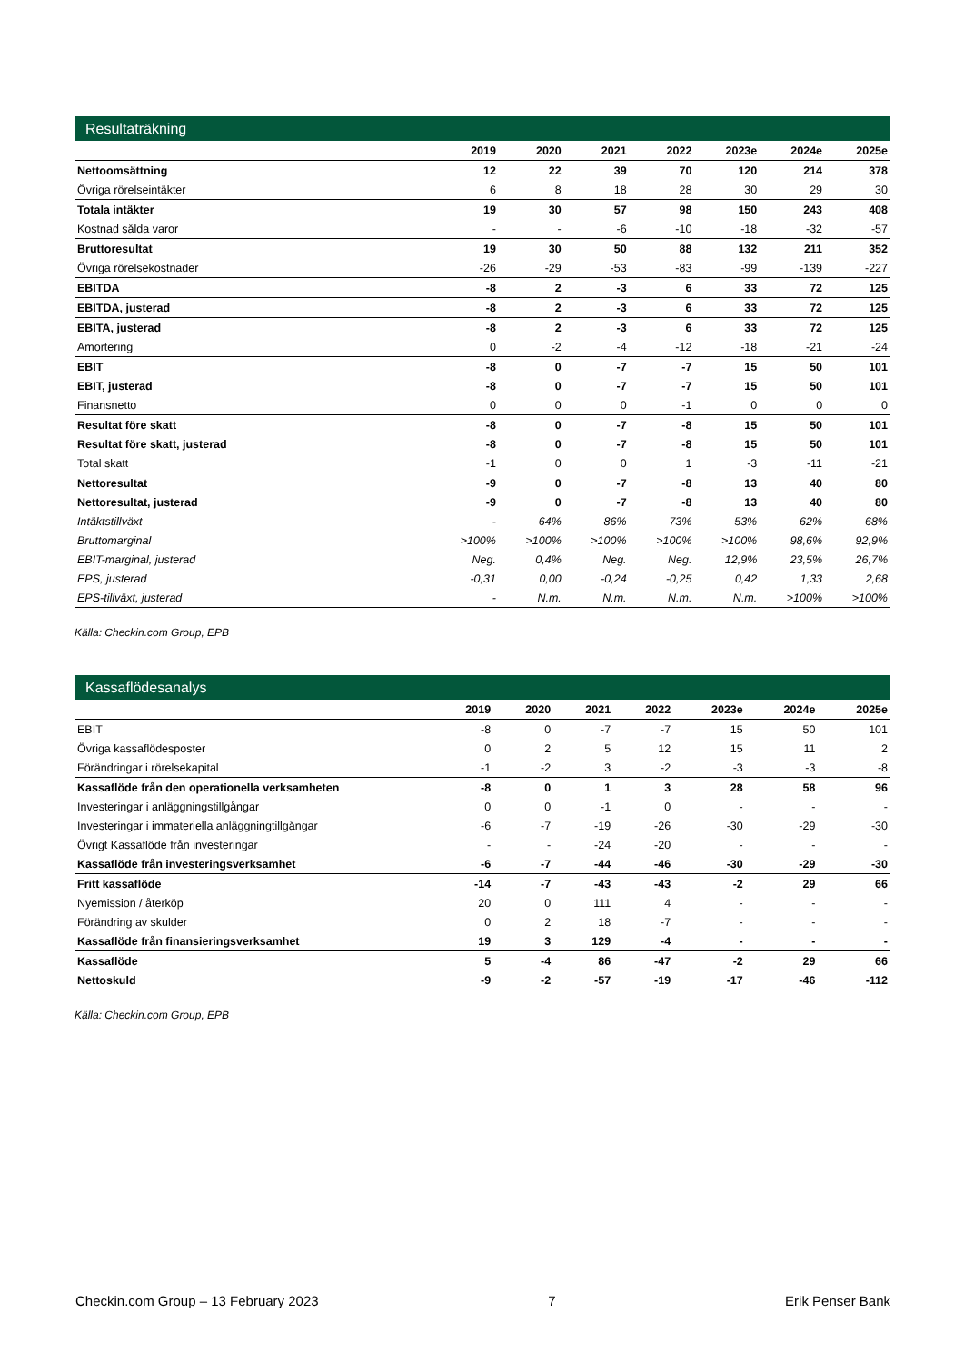Resultaträkning
| | 2019 | 2020 | 2021 | 2022 | 2023e | 2024e | 2025e |
| --- | --- | --- | --- | --- | --- | --- | --- |
| Nettoomsättning | 12 | 22 | 39 | 70 | 120 | 214 | 378 |
| Övriga rörelseintäkter | 6 | 8 | 18 | 28 | 30 | 29 | 30 |
| Totala intäkter | 19 | 30 | 57 | 98 | 150 | 243 | 408 |
| Kostnad sålda varor | - | - | -6 | -10 | -18 | -32 | -57 |
| Bruttoresultat | 19 | 30 | 50 | 88 | 132 | 211 | 352 |
| Övriga rörelsekostnader | -26 | -29 | -53 | -83 | -99 | -139 | -227 |
| EBITDA | -8 | 2 | -3 | 6 | 33 | 72 | 125 |
| EBITDA, justerad | -8 | 2 | -3 | 6 | 33 | 72 | 125 |
| EBITA, justerad | -8 | 2 | -3 | 6 | 33 | 72 | 125 |
| Amortering | 0 | -2 | -4 | -12 | -18 | -21 | -24 |
| EBIT | -8 | 0 | -7 | -7 | 15 | 50 | 101 |
| EBIT, justerad | -8 | 0 | -7 | -7 | 15 | 50 | 101 |
| Finansnetto | 0 | 0 | 0 | -1 | 0 | 0 | 0 |
| Resultat före skatt | -8 | 0 | -7 | -8 | 15 | 50 | 101 |
| Resultat före skatt, justerad | -8 | 0 | -7 | -8 | 15 | 50 | 101 |
| Total skatt | -1 | 0 | 0 | 1 | -3 | -11 | -21 |
| Nettoresultat | -9 | 0 | -7 | -8 | 13 | 40 | 80 |
| Nettoresultat, justerad | -9 | 0 | -7 | -8 | 13 | 40 | 80 |
| Intäktstillväxt | - | 64% | 86% | 73% | 53% | 62% | 68% |
| Bruttomarginal | >100% | >100% | >100% | >100% | >100% | 98,6% | 92,9% |
| EBIT-marginal, justerad | Neg. | 0,4% | Neg. | Neg. | 12,9% | 23,5% | 26,7% |
| EPS, justerad | -0,31 | 0,00 | -0,24 | -0,25 | 0,42 | 1,33 | 2,68 |
| EPS-tillväxt, justerad | - | N.m. | N.m. | N.m. | N.m. | >100% | >100% |
Källa: Checkin.com Group, EPB
Kassaflödesanalys
| | 2019 | 2020 | 2021 | 2022 | 2023e | 2024e | 2025e |
| --- | --- | --- | --- | --- | --- | --- | --- |
| EBIT | -8 | 0 | -7 | -7 | 15 | 50 | 101 |
| Övriga kassaflödesposter | 0 | 2 | 5 | 12 | 15 | 11 | 2 |
| Förändringar i rörelsekapital | -1 | -2 | 3 | -2 | -3 | -3 | -8 |
| Kassaflöde från den operationella verksamheten | -8 | 0 | 1 | 3 | 28 | 58 | 96 |
| Investeringar i anläggningstillgångar | 0 | 0 | -1 | 0 | - | - | - |
| Investeringar i immateriella anläggningtillgångar | -6 | -7 | -19 | -26 | -30 | -29 | -30 |
| Övrigt Kassaflöde från investeringar | - | - | -24 | -20 | - | - | - |
| Kassaflöde från investeringsverksamhet | -6 | -7 | -44 | -46 | -30 | -29 | -30 |
| Fritt kassaflöde | -14 | -7 | -43 | -43 | -2 | 29 | 66 |
| Nyemission / återköp | 20 | 0 | 111 | 4 | - | - | - |
| Förändring av skulder | 0 | 2 | 18 | -7 | - | - | - |
| Kassaflöde från finansieringsverksamhet | 19 | 3 | 129 | -4 | - | - | - |
| Kassaflöde | 5 | -4 | 86 | -47 | -2 | 29 | 66 |
| Nettoskuld | -9 | -2 | -57 | -19 | -17 | -46 | -112 |
Källa: Checkin.com Group, EPB
Checkin.com Group – 13 February 2023 7 Erik Penser Bank